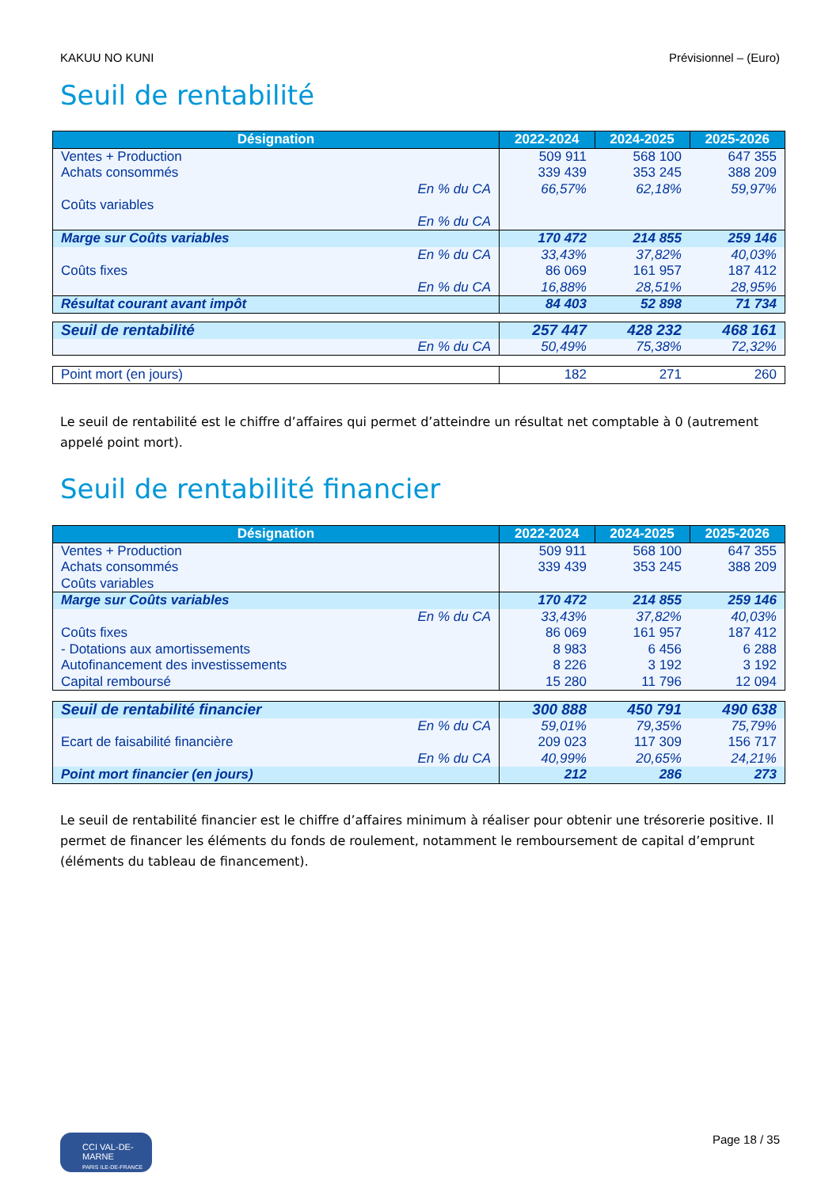KAKUU NO KUNI Prévisionnel – (Euro)
Seuil de rentabilité
| Désignation | 2022-2024 | 2024-2025 | 2025-2026 |
| --- | --- | --- | --- |
| Ventes + Production | 509 911 | 568 100 | 647 355 |
| Achats consommés | 339 439 | 353 245 | 388 209 |
| En % du CA | 66,57% | 62,18% | 59,97% |
| Coûts variables | | | |
| En % du CA | | | |
| Marge sur Coûts variables | 170 472 | 214 855 | 259 146 |
| En % du CA | 33,43% | 37,82% | 40,03% |
| Coûts fixes | 86 069 | 161 957 | 187 412 |
| En % du CA | 16,88% | 28,51% | 28,95% |
| Résultat courant avant impôt | 84 403 | 52 898 | 71 734 |
| Seuil de rentabilité | 257 447 | 428 232 | 468 161 |
| En % du CA | 50,49% | 75,38% | 72,32% |
| Point mort (en jours) | 182 | 271 | 260 |
Le seuil de rentabilité est le chiffre d’affaires qui permet d’atteindre un résultat net comptable à 0 (autrement appelé point mort).
Seuil de rentabilité financier
| Désignation | 2022-2024 | 2024-2025 | 2025-2026 |
| --- | --- | --- | --- |
| Ventes + Production | 509 911 | 568 100 | 647 355 |
| Achats consommés | 339 439 | 353 245 | 388 209 |
| Coûts variables | | | |
| Marge sur Coûts variables | 170 472 | 214 855 | 259 146 |
| En % du CA | 33,43% | 37,82% | 40,03% |
| Coûts fixes | 86 069 | 161 957 | 187 412 |
| - Dotations aux amortissements | 8 983 | 6 456 | 6 288 |
| Autofinancement des investissements | 8 226 | 3 192 | 3 192 |
| Capital remboursé | 15 280 | 11 796 | 12 094 |
| Seuil de rentabilité financier | 300 888 | 450 791 | 490 638 |
| En % du CA | 59,01% | 79,35% | 75,79% |
| Ecart de faisabilité financière | 209 023 | 117 309 | 156 717 |
| En % du CA | 40,99% | 20,65% | 24,21% |
| Point mort financier (en jours) | 212 | 286 | 273 |
Le seuil de rentabilité financier est le chiffre d’affaires minimum à réaliser pour obtenir une trésorerie positive. Il permet de financer les éléments du fonds de roulement, notamment le remboursement de capital d’emprunt (éléments du tableau de financement).
CCI VAL-DE-MARNE
PARIS ILE-DE-FRANCE
Page 18 / 35